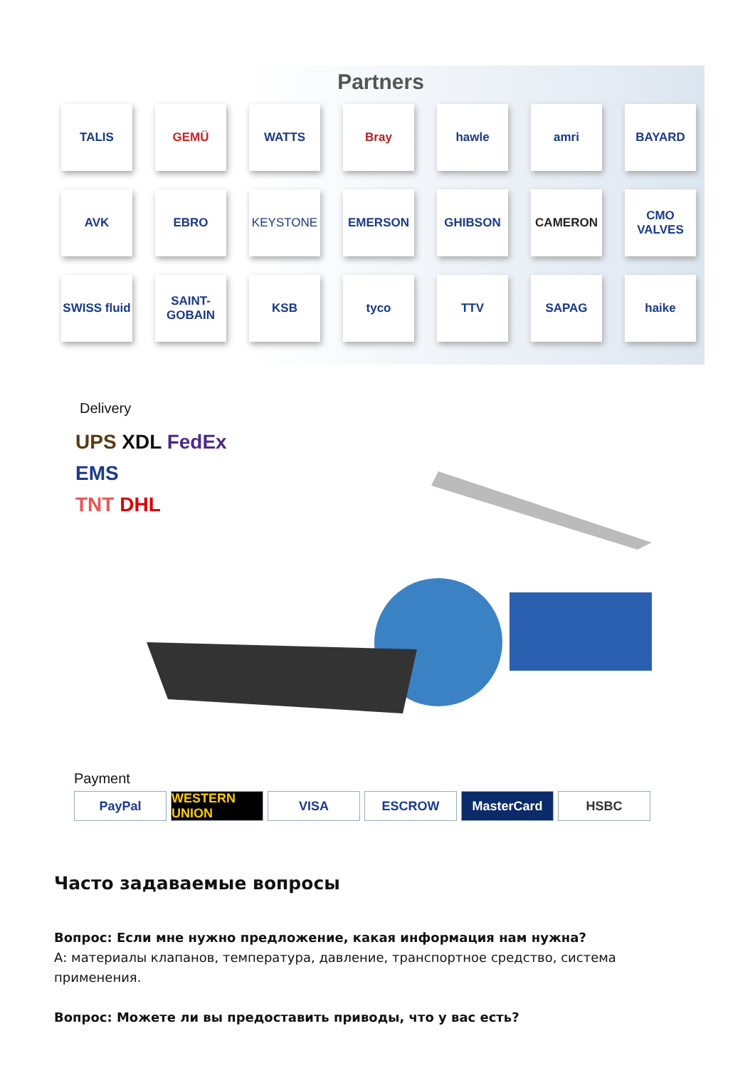Partners
TALIS
GEMÜ
WATTS
Bray
hawle
amri
BAYARD
AVK
EBRO
KEYSTONE
EMERSON
GHIBSON
CAMERON
CMO VALVES
SWISS fluid
SAINT-GOBAIN
KSB
tyco
TTV
SAPAG
haike
Delivery
UPS XDL FedEx
EMS
TNT DHL
Payment
PayPal WESTERN UNION
VISA ESCROW MasterCard HSBC
Часто задаваемые вопросы
Вопрос: Если мне нужно предложение, какая информация нам нужна?
А: материалы клапанов, температура, давление, транспортное средство, система применения.
Вопрос: Можете ли вы предоставить приводы, что у вас есть?